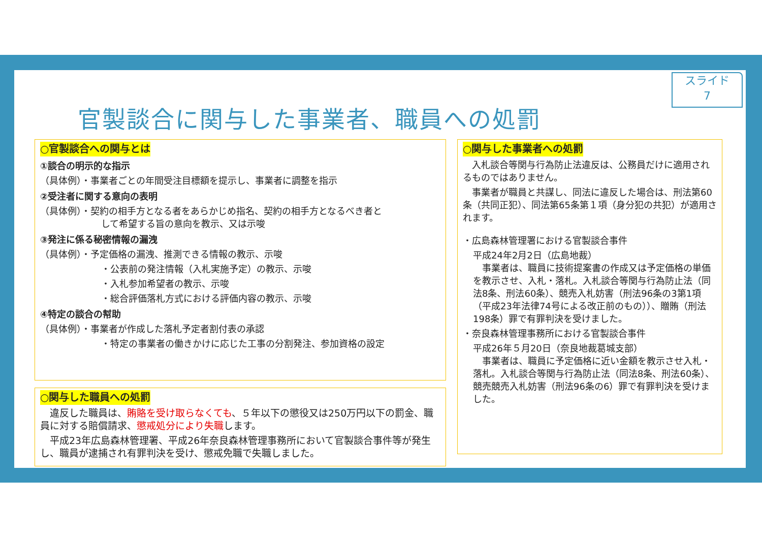スライド
7
官製談合に関与した事業者、職員への処罰
○官製談合への関与とは
①談合の明示的な指示
（具体例）・事業者ごとの年間受注目標額を提示し、事業者に調整を指示
②受注者に関する意向の表明
（具体例）・契約の相手方となる者をあらかじめ指名、契約の相手方となるべき者と
して希望する旨の意向を教示、又は示唆
③発注に係る秘密情報の漏洩
（具体例）・予定価格の漏洩、推測できる情報の教示、示唆
・公表前の発注情報（入札実施予定）の教示、示唆
・入札参加希望者の教示、示唆
・総合評価落札方式における評価内容の教示、示唆
④特定の談合の幇助
（具体例）・事業者が作成した落札予定者割付表の承認
・特定の事業者の働きかけに応じた工事の分割発注、参加資格の設定
○関与した職員への処罰
　違反した職員は、賄賂を受け取らなくても、５年以下の懲役又は250万円以下の罰金、職員に対する賠償請求、懲戒処分により失職します。
　平成23年広島森林管理署、平成26年奈良森林管理事務所において官製談合事件等が発生し、職員が逮捕され有罪判決を受け、懲戒免職で失職しました。
○関与した事業者への処罰
　入札談合等関与行為防止法違反は、公務員だけに適用されるものではありません。
　事業者が職員と共謀し、同法に違反した場合は、刑法第60条（共同正犯）、同法第65条第１項（身分犯の共犯）が適用されます。
・広島森林管理署における官製談合事件
平成24年2月2日（広島地裁）
　事業者は、職員に技術提案書の作成又は予定価格の単価を教示させ、入札・落札。入札談合等関与行為防止法（同法8条、刑法60条）、競売入札妨害（刑法96条の3第1項（平成23年法律74号による改正前のもの））、贈賄（刑法198条）罪で有罪判決を受けました。
・奈良森林管理事務所における官製談合事件
平成26年５月20日（奈良地裁葛城支部）
　事業者は、職員に予定価格に近い金額を教示させ入札・落札。入札談合等関与行為防止法（同法8条、刑法60条）、競売競売入札妨害（刑法96条の6）罪で有罪判決を受けました。